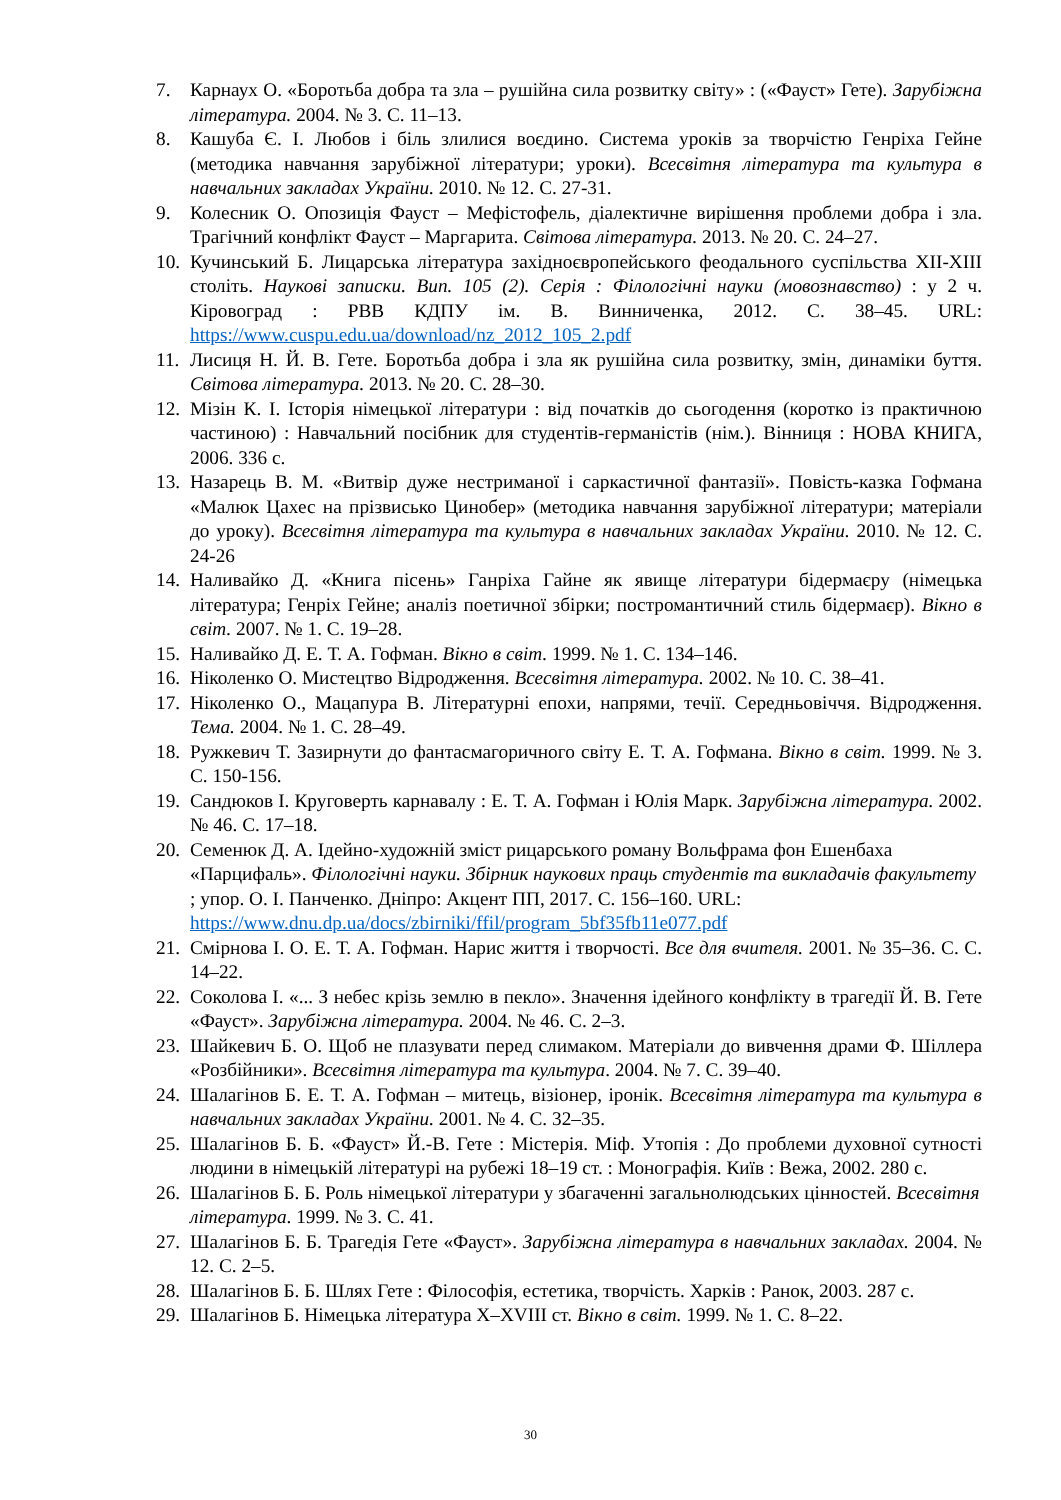7. Карнаух О. «Боротьба добра та зла – рушійна сила розвитку світу» : («Фауст» Гете). Зарубіжна література. 2004. № 3. С. 11–13.
8. Кашуба Є. І. Любов і біль злилися воєдино. Система уроків за творчістю Генріха Гейне (методика навчання зарубіжної літератури; уроки). Всесвітня література та культура в навчальних закладах України. 2010. № 12. С. 27-31.
9. Колесник О. Опозиція Фауст – Мефістофель, діалектичне вирішення проблеми добра і зла. Трагічний конфлікт Фауст – Маргарита. Світова література. 2013. № 20. С. 24–27.
10. Кучинський Б. Лицарська література західноєвропейського феодального суспільства ХІІ-ХІІІ століть. Наукові записки. Вип. 105 (2). Серія : Філологічні науки (мовознавство) : у 2 ч. Кіровоград : РВВ КДПУ ім. В. Винниченка, 2012. С. 38–45. URL: https://www.cuspu.edu.ua/download/nz_2012_105_2.pdf
11. Лисиця Н. Й. В. Гете. Боротьба добра і зла як рушійна сила розвитку, змін, динаміки буття. Світова література. 2013. № 20. С. 28–30.
12. Мізін К. І. Історія німецької літератури : від початків до сьогодення (коротко із практичною частиною) : Навчальний посібник для студентів-германістів (нім.). Вінниця : НОВА КНИГА, 2006. 336 с.
13. Назарець В. М. «Витвір дуже нестриманої і саркастичної фантазії». Повість-казка Гофмана «Малюк Цахес на прізвисько Цинобер» (методика навчання зарубіжної літератури; матеріали до уроку). Всесвітня література та культура в навчальних закладах України. 2010. № 12. С. 24-26
14. Наливайко Д. «Книга пісень» Ганріха Гайне як явище літератури бідермаєру (німецька література; Генріх Гейне; аналіз поетичної збірки; постромантичний стиль бідермаєр). Вікно в світ. 2007. № 1. С. 19–28.
15. Наливайко Д. Е. Т. А. Гофман. Вікно в світ. 1999. № 1. С. 134–146.
16. Ніколенко О. Мистецтво Відродження. Всесвітня література. 2002. № 10. С. 38–41.
17. Ніколенко О., Мацапура В. Літературні епохи, напрями, течії. Середньовіччя. Відродження. Тема. 2004. № 1. С. 28–49.
18. Ружкевич Т. Зазирнути до фантасмагоричного світу Е. Т. А. Гофмана. Вікно в світ. 1999. № 3. С. 150-156.
19. Сандюков І. Круговерть карнавалу : Е. Т. А. Гофман і Юлія Марк. Зарубіжна література. 2002. № 46. С. 17–18.
20. Семенюк Д. А. Ідейно-художній зміст рицарського роману Вольфрама фон Ешенбаха «Парцифаль». Філологічні науки. Збірник наукових праць студентів та викладачів факультету ; упор. О. І. Панченко. Дніпро: Акцент ПП, 2017. С. 156–160. URL: https://www.dnu.dp.ua/docs/zbirniki/ffil/program_5bf35fb11e077.pdf
21. Смірнова І. О. Е. Т. А. Гофман. Нарис життя і творчості. Все для вчителя. 2001. № 35–36. С. С. 14–22.
22. Соколова І. «... З небес крізь землю в пекло». Значення ідейного конфлікту в трагедії Й. В. Гете «Фауст». Зарубіжна література. 2004. № 46. С. 2–3.
23. Шайкевич Б. О. Щоб не плазувати перед слимаком. Матеріали до вивчення драми Ф. Шіллера «Розбійники». Всесвітня література та культура. 2004. № 7. С. 39–40.
24. Шалагінов Б. Е. Т. А. Гофман – митець, візіонер, іронік. Всесвітня література та культура в навчальних закладах України. 2001. № 4. С. 32–35.
25. Шалагінов Б. Б. «Фауст» Й.-В. Гете : Містерія. Міф. Утопія : До проблеми духовної сутності людини в німецькій літературі на рубежі 18–19 ст. : Монографія. Київ : Вежа, 2002. 280 с.
26. Шалагінов Б. Б. Роль німецької літератури у збагаченні загальнолюдських цінностей. Всесвітня література. 1999. № 3. С. 41.
27. Шалагінов Б. Б. Трагедія Гете «Фауст». Зарубіжна література в навчальних закладах. 2004. № 12. С. 2–5.
28. Шалагінов Б. Б. Шлях Гете : Філософія, естетика, творчість. Харків : Ранок, 2003. 287 с.
29. Шалагінов Б. Німецька література X–XVIII ст. Вікно в світ. 1999. № 1. С. 8–22.
30